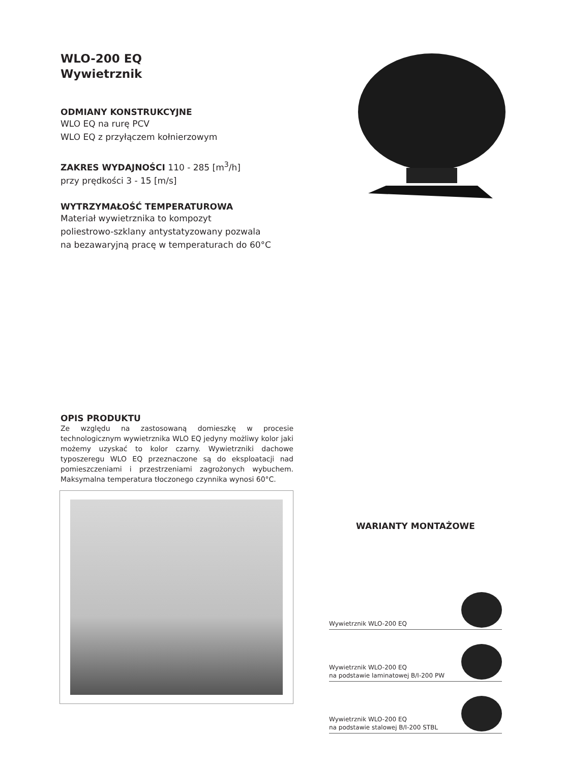WLO-200 EQ
Wywietrznik
ODMIANY KONSTRUKCYJNE
WLO EQ na rurę PCV
WLO EQ z przyłączem kołnierzowym
ZAKRES WYDAJNOŚCI 110 - 285 [m<sup>3</sup>/h]
przy prędkości 3 - 15 [m/s]
WYTRZYMAŁOŚĆ TEMPERATUROWA
Materiał wywietrznika to kompozyt
poliestrowo-szklany antystatyzowany pozwala
na bezawaryjną pracę w temperaturach do 60°C
OPIS PRODUKTU
Ze względu na zastosowaną domieszkę w procesie technologicznym wywietrznika WLO EQ jedyny możliwy kolor jaki możemy uzyskać to kolor czarny. Wywietrzniki dachowe typoszeregu WLO EQ przeznaczone są do eksploatacji nad pomieszczeniami i przestrzeniami zagrożonych wybuchem. Maksymalna temperatura tłoczonego czynnika wynosi 60°C.
WARIANTY MONTAŻOWE
Wywietrznik WLO-200 EQ
Wywietrznik WLO-200 EQ
na podstawie laminatowej B/I-200 PW
Wywietrznik WLO-200 EQ
na podstawie stalowej B/I-200 STBL